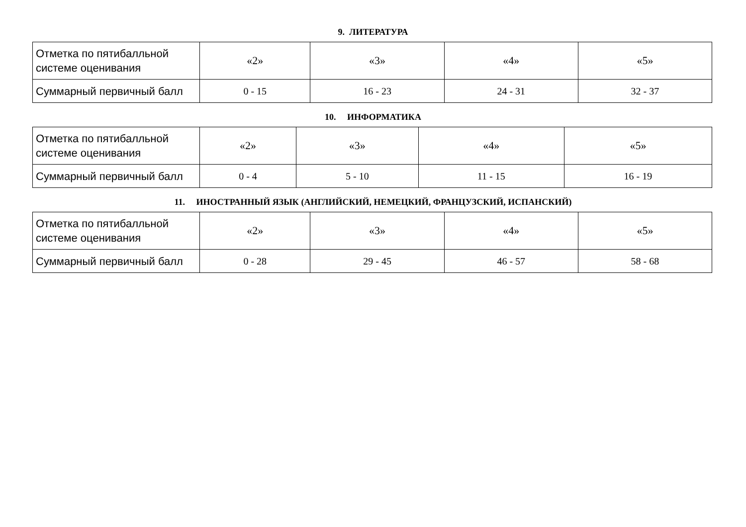9. ЛИТЕРАТУРА
| Отметка по пятибалльной системе оценивания | «2» | «3» | «4» | «5» |
| Суммарный первичный балл | 0 - 15 | 16 - 23 | 24 - 31 | 32 - 37 |
10. ИНФОРМАТИКА
| Отметка по пятибалльной системе оценивания | «2» | «3» | «4» | «5» |
| Суммарный первичный балл | 0 - 4 | 5 - 10 | 11 - 15 | 16 - 19 |
11. ИНОСТРАННЫЙ ЯЗЫК (АНГЛИЙСКИЙ, НЕМЕЦКИЙ, ФРАНЦУЗСКИЙ, ИСПАНСКИЙ)
| Отметка по пятибалльной системе оценивания | «2» | «3» | «4» | «5» |
| Суммарный первичный балл | 0 - 28 | 29 - 45 | 46 - 57 | 58 - 68 |